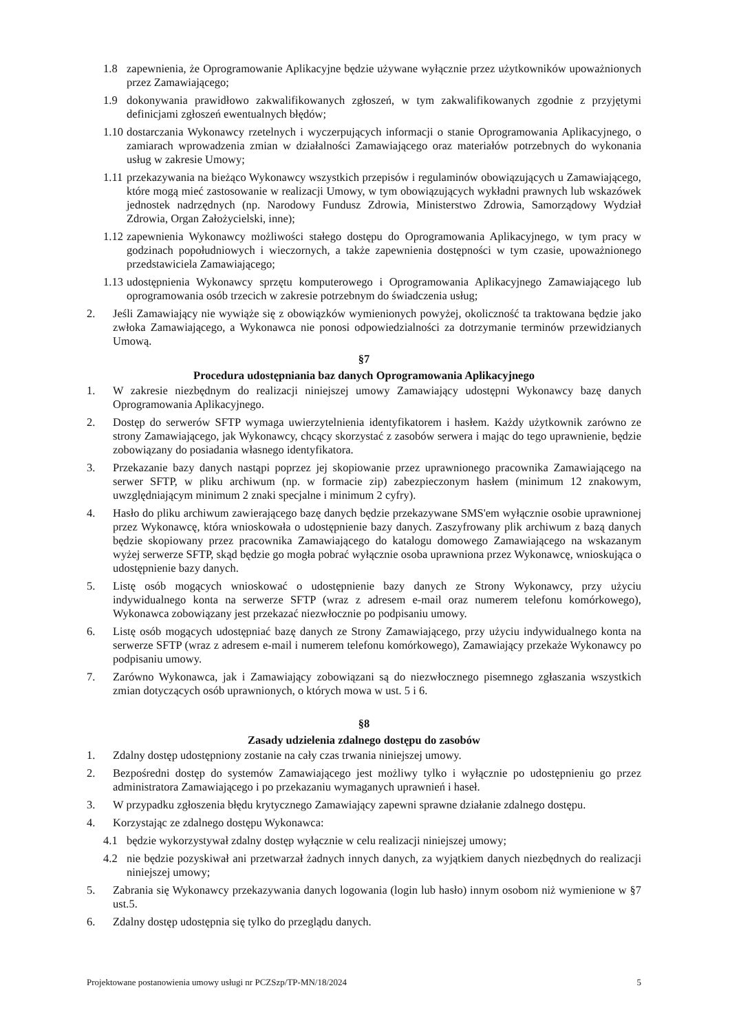1.8 zapewnienia, że Oprogramowanie Aplikacyjne będzie używane wyłącznie przez użytkowników upoważnionych przez Zamawiającego;
1.9 dokonywania prawidłowo zakwalifikowanych zgłoszeń, w tym zakwalifikowanych zgodnie z przyjętymi definicjami zgłoszeń ewentualnych błędów;
1.10 dostarczania Wykonawcy rzetelnych i wyczerpujących informacji o stanie Oprogramowania Aplikacyjnego, o zamiarach wprowadzenia zmian w działalności Zamawiającego oraz materiałów potrzebnych do wykonania usług w zakresie Umowy;
1.11 przekazywania na bieżąco Wykonawcy wszystkich przepisów i regulaminów obowiązujących u Zamawiającego, które mogą mieć zastosowanie w realizacji Umowy, w tym obowiązujących wykładni prawnych lub wskazówek jednostek nadrzędnych (np. Narodowy Fundusz Zdrowia, Ministerstwo Zdrowia, Samorządowy Wydział Zdrowia, Organ Założycielski, inne);
1.12 zapewnienia Wykonawcy możliwości stałego dostępu do Oprogramowania Aplikacyjnego, w tym pracy w godzinach popołudniowych i wieczornych, a także zapewnienia dostępności w tym czasie, upoważnionego przedstawiciela Zamawiającego;
1.13 udostępnienia Wykonawcy sprzętu komputerowego i Oprogramowania Aplikacyjnego Zamawiającego lub oprogramowania osób trzecich w zakresie potrzebnym do świadczenia usług;
2. Jeśli Zamawiający nie wywiąże się z obowiązków wymienionych powyżej, okoliczność ta traktowana będzie jako zwłoka Zamawiającego, a Wykonawca nie ponosi odpowiedzialności za dotrzymanie terminów przewidzianych Umową.
§7
Procedura udostępniania baz danych Oprogramowania Aplikacyjnego
1. W zakresie niezbędnym do realizacji niniejszej umowy Zamawiający udostępni Wykonawcy bazę danych Oprogramowania Aplikacyjnego.
2. Dostęp do serwerów SFTP wymaga uwierzytelnienia identyfikatorem i hasłem. Każdy użytkownik zarówno ze strony Zamawiającego, jak Wykonawcy, chcący skorzystać z zasobów serwera i mając do tego uprawnienie, będzie zobowiązany do posiadania własnego identyfikatora.
3. Przekazanie bazy danych nastąpi poprzez jej skopiowanie przez uprawnionego pracownika Zamawiającego na serwer SFTP, w pliku archiwum (np. w formacie zip) zabezpieczonym hasłem (minimum 12 znakowym, uwzględniającym minimum 2 znaki specjalne i minimum 2 cyfry).
4. Hasło do pliku archiwum zawierającego bazę danych będzie przekazywane SMS'em wyłącznie osobie uprawnionej przez Wykonawcę, która wnioskowała o udostępnienie bazy danych. Zaszyfrowany plik archiwum z bazą danych będzie skopiowany przez pracownika Zamawiającego do katalogu domowego Zamawiającego na wskazanym wyżej serwerze SFTP, skąd będzie go mogła pobrać wyłącznie osoba uprawniona przez Wykonawcę, wnioskująca o udostępnienie bazy danych.
5. Listę osób mogących wnioskować o udostępnienie bazy danych ze Strony Wykonawcy, przy użyciu indywidualnego konta na serwerze SFTP (wraz z adresem e-mail oraz numerem telefonu komórkowego), Wykonawca zobowiązany jest przekazać niezwłocznie po podpisaniu umowy.
6. Listę osób mogących udostępniać bazę danych ze Strony Zamawiającego, przy użyciu indywidualnego konta na serwerze SFTP (wraz z adresem e-mail i numerem telefonu komórkowego), Zamawiający przekaże Wykonawcy po podpisaniu umowy.
7. Zarówno Wykonawca, jak i Zamawiający zobowiązani są do niezwłocznego pisemnego zgłaszania wszystkich zmian dotyczących osób uprawnionych, o których mowa w ust. 5 i 6.
§8
Zasady udzielenia zdalnego dostępu do zasobów
1. Zdalny dostęp udostępniony zostanie na cały czas trwania niniejszej umowy.
2. Bezpośredni dostęp do systemów Zamawiającego jest możliwy tylko i wyłącznie po udostępnieniu go przez administratora Zamawiającego i po przekazaniu wymaganych uprawnień i haseł.
3. W przypadku zgłoszenia błędu krytycznego Zamawiający zapewni sprawne działanie zdalnego dostępu.
4. Korzystając ze zdalnego dostępu Wykonawca:
4.1 będzie wykorzystywał zdalny dostęp wyłącznie w celu realizacji niniejszej umowy;
4.2 nie będzie pozyskiwał ani przetwarzał żadnych innych danych, za wyjątkiem danych niezbędnych do realizacji niniejszej umowy;
5. Zabrania się Wykonawcy przekazywania danych logowania (login lub hasło) innym osobom niż wymienione w §7 ust.5.
6. Zdalny dostęp udostępnia się tylko do przeglądu danych.
Projektowane postanowienia umowy usługi nr PCZSzp/TP-MN/18/2024 5